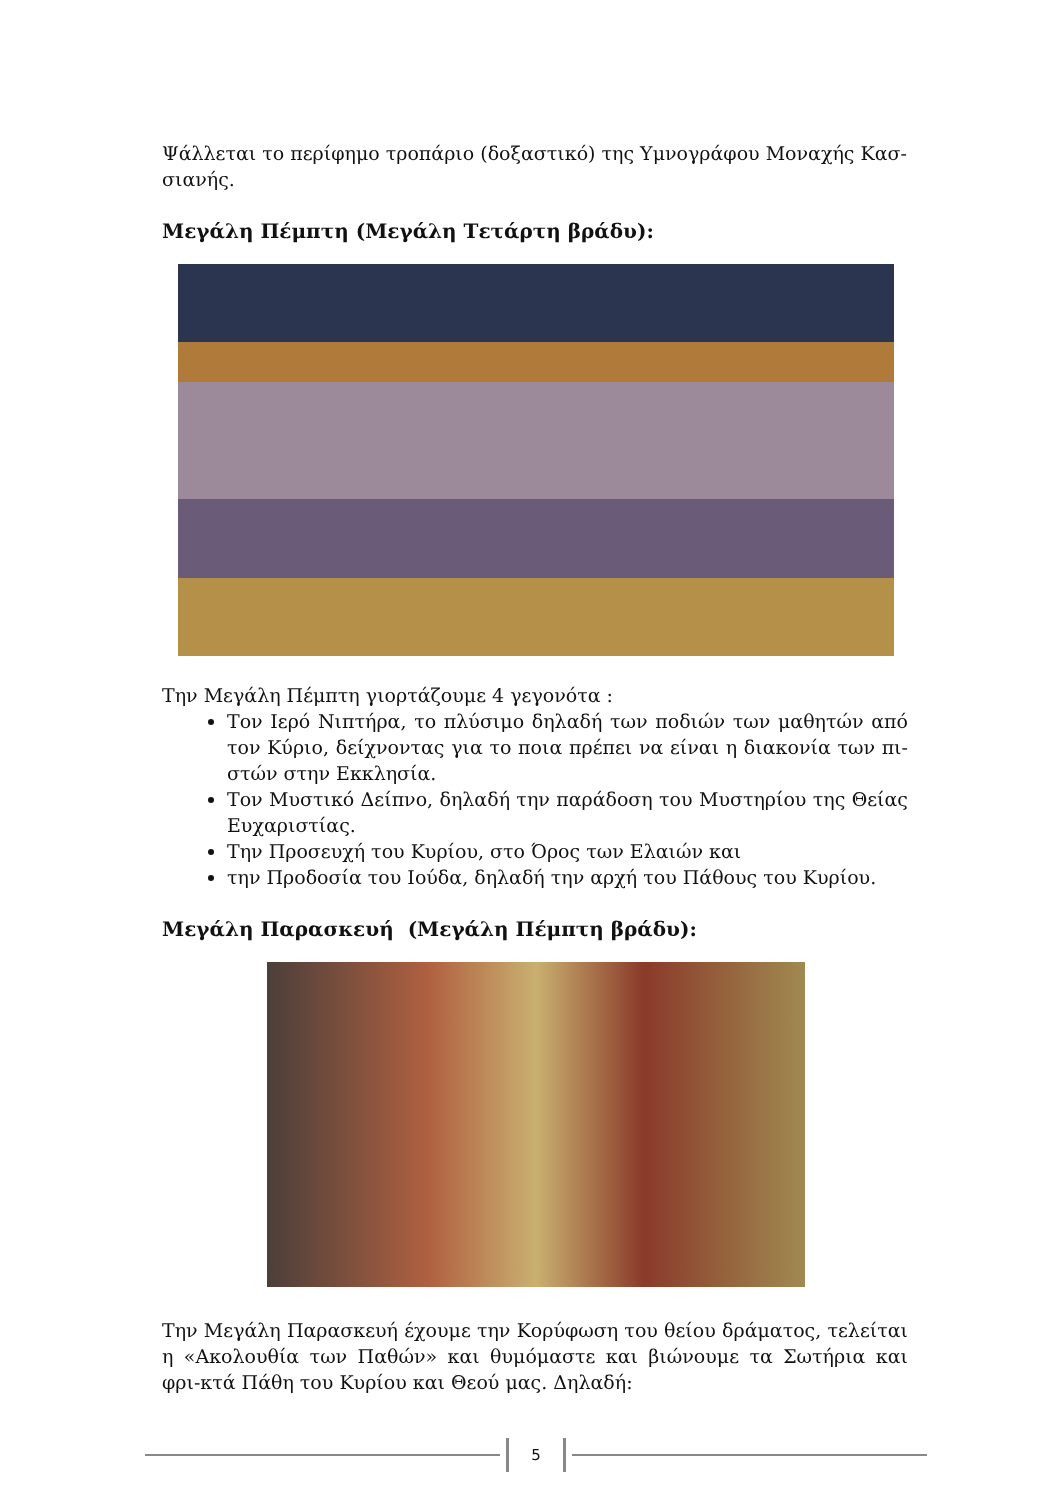Ψάλλεται το περίφημο τροπάριο (δοξαστικό) της Υμνογράφου Μοναχής Κασ-σιανής.
Μεγάλη Πέμπτη (Μεγάλη Τετάρτη βράδυ):
Την Μεγάλη Πέμπτη γιορτάζουμε 4 γεγονότα :
Τον Ιερό Νιπτήρα, το πλύσιμο δηλαδή των ποδιών των μαθητών από τον Κύριο, δείχνοντας για το ποια πρέπει να είναι η διακονία των πι-στών στην Εκκλησία.
Τον Μυστικό Δείπνο, δηλαδή την παράδοση του Μυστηρίου της Θείας Ευχαριστίας.
Την Προσευχή του Κυρίου, στο Όρος των Ελαιών και
την Προδοσία του Ιούδα, δηλαδή την αρχή του Πάθους του Κυρίου.
Μεγάλη Παρασκευή (Μεγάλη Πέμπτη βράδυ):
Την Μεγάλη Παρασκευή έχουμε την Κορύφωση του θείου δράματος, τελείται η «Ακολουθία των Παθών» και θυμόμαστε και βιώνουμε τα Σωτήρια και φρι-κτά Πάθη του Κυρίου και Θεού μας. Δηλαδή:
5